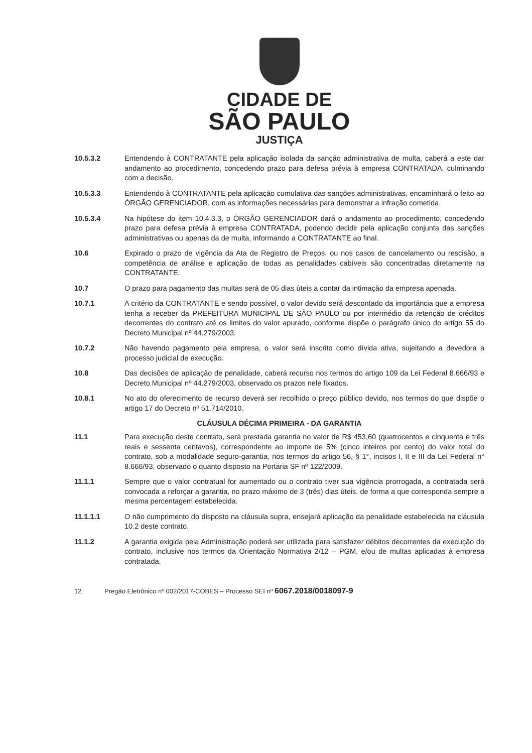CIDADE DE
SÃO PAULO
JUSTIÇA
10.5.3.2 Entendendo à CONTRATANTE pela aplicação isolada da sanção administrativa de multa, caberá a este dar andamento ao procedimento, concedendo prazo para defesa prévia à empresa CONTRATADA, culminando com a decisão.
10.5.3.3 Entendendo à CONTRATANTE pela aplicação cumulativa das sanções administrativas, encaminhará o feito ao ÓRGÃO GERENCIADOR, com as informações necessárias para demonstrar a infração cometida.
10.5.3.4 Na hipótese do item 10.4.3.3, o ÓRGÃO GERENCIADOR dará o andamento ao procedimento, concedendo prazo para defesa prévia à empresa CONTRATADA, podendo decidir pela aplicação conjunta das sanções administrativas ou apenas da de multa, informando a CONTRATANTE ao final.
10.6 Expirado o prazo de vigência da Ata de Registro de Preços, ou nos casos de cancelamento ou rescisão, a competência de análise e aplicação de todas as penalidades cabíveis são concentradas diretamente na CONTRATANTE.
10.7 O prazo para pagamento das multas será de 05 dias úteis a contar da intimação da empresa apenada.
10.7.1 A critério da CONTRATANTE e sendo possível, o valor devido será descontado da importância que a empresa tenha a receber da PREFEITURA MUNICIPAL DE SÃO PAULO ou por intermédio da retenção de créditos decorrentes do contrato até os limites do valor apurado, conforme dispõe o parágrafo único do artigo 55 do Decreto Municipal nº 44.279/2003.
10.7.2 Não havendo pagamento pela empresa, o valor será inscrito como dívida ativa, sujeitando a devedora a processo judicial de execução.
10.8 Das decisões de aplicação de penalidade, caberá recurso nos termos do artigo 109 da Lei Federal 8.666/93 e Decreto Municipal nº 44.279/2003, observado os prazos nele fixados.
10.8.1 No ato do oferecimento de recurso deverá ser recolhido o preço público devido, nos termos do que dispõe o artigo 17 do Decreto nº 51.714/2010.
CLÁUSULA DÉCIMA PRIMEIRA - DA GARANTIA
11.1 Para execução deste contrato, será prestada garantia no valor de R$ 453,60 (quatrocentos e cinquenta e três reais e sessenta centavos), correspondente ao importe de 5% (cinco inteiros por cento) do valor total do contrato, sob a modalidade seguro-garantia, nos termos do artigo 56, § 1°, incisos I, II e III da Lei Federal n° 8.666/93, observado o quanto disposto na Portaria SF nº 122/2009.
11.1.1 Sempre que o valor contratual for aumentado ou o contrato tiver sua vigência prorrogada, a contratada será convocada a reforçar a garantia, no prazo máximo de 3 (três) dias úteis, de forma a que corresponda sempre a mesma percentagem estabelecida.
11.1.1.1 O não cumprimento do disposto na cláusula supra, ensejará aplicação da penalidade estabelecida na cláusula 10.2 deste contrato.
11.1.2 A garantia exigida pela Administração poderá ser utilizada para satisfazer débitos decorrentes da execução do contrato, inclusive nos termos da Orientação Normativa 2/12 – PGM, e/ou de multas aplicadas à empresa contratada.
12 Pregão Eletrônico nº 002/2017-COBES – Processo SEI nº 6067.2018/0018097-9